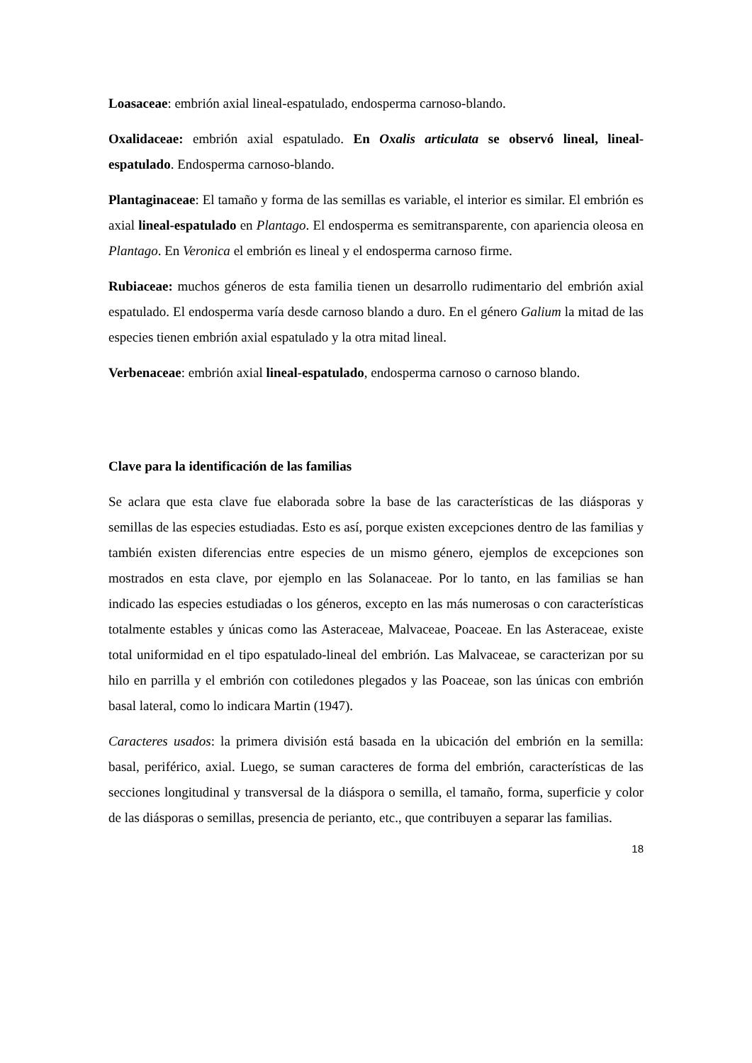Loasaceae: embrión axial lineal-espatulado, endosperma carnoso-blando.
Oxalidaceae: embrión axial espatulado. En Oxalis articulata se observó lineal, lineal-espatulado. Endosperma carnoso-blando.
Plantaginaceae: El tamaño y forma de las semillas es variable, el interior es similar. El embrión es axial lineal-espatulado en Plantago. El endosperma es semitransparente, con apariencia oleosa en Plantago. En Veronica el embrión es lineal y el endosperma carnoso firme.
Rubiaceae: muchos géneros de esta familia tienen un desarrollo rudimentario del embrión axial espatulado. El endosperma varía desde carnoso blando a duro. En el género Galium la mitad de las especies tienen embrión axial espatulado y la otra mitad lineal.
Verbenaceae: embrión axial lineal-espatulado, endosperma carnoso o carnoso blando.
Clave para la identificación de las familias
Se aclara que esta clave fue elaborada sobre la base de las características de las diásporas y semillas de las especies estudiadas. Esto es así, porque existen excepciones dentro de las familias y también existen diferencias entre especies de un mismo género, ejemplos de excepciones son mostrados en esta clave, por ejemplo en las Solanaceae. Por lo tanto, en las familias se han indicado las especies estudiadas o los géneros, excepto en las más numerosas o con características totalmente estables y únicas como las Asteraceae, Malvaceae, Poaceae. En las Asteraceae, existe total uniformidad en el tipo espatulado-lineal del embrión. Las Malvaceae, se caracterizan por su hilo en parrilla y el embrión con cotiledones plegados y las Poaceae, son las únicas con embrión basal lateral, como lo indicara Martin (1947).
Caracteres usados: la primera división está basada en la ubicación del embrión en la semilla: basal, periférico, axial. Luego, se suman caracteres de forma del embrión, características de las secciones longitudinal y transversal de la diáspora o semilla, el tamaño, forma, superficie y color de las diásporas o semillas, presencia de perianto, etc., que contribuyen a separar las familias.
18